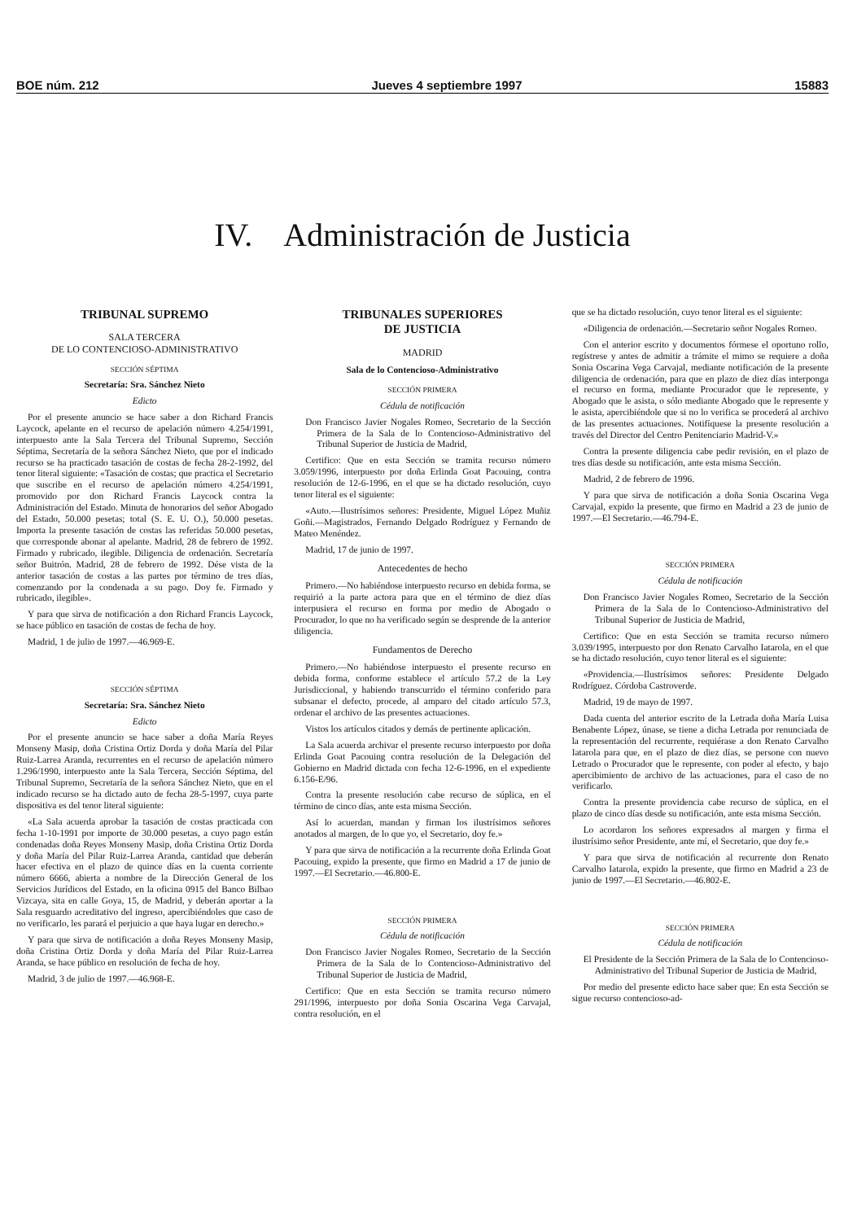BOE núm. 212 Jueves 4 septiembre 1997 15883
IV. Administración de Justicia
TRIBUNAL SUPREMO
SALA TERCERA
DE LO CONTENCIOSO-ADMINISTRATIVO
SECCIÓN SÉPTIMA
Secretaría: Sra. Sánchez Nieto
Edicto
Por el presente anuncio se hace saber a don Richard Francis Laycock, apelante en el recurso de apelación número 4.254/1991, interpuesto ante la Sala Tercera del Tribunal Supremo, Sección Séptima, Secretaría de la señora Sánchez Nieto, que por el indicado recurso se ha practicado tasación de costas de fecha 28-2-1992, del tenor literal siguiente: «Tasación de costas; que practica el Secretario que suscribe en el recurso de apelación número 4.254/1991, promovido por don Richard Francis Laycock contra la Administración del Estado. Minuta de honorarios del señor Abogado del Estado, 50.000 pesetas; total (S. E. U. O.), 50.000 pesetas. Importa la presente tasación de costas las referidas 50.000 pesetas, que corresponde abonar al apelante. Madrid, 28 de febrero de 1992. Firmado y rubricado, ilegible. Diligencia de ordenación. Secretaría señor Buitrón. Madrid, 28 de febrero de 1992. Dése vista de la anterior tasación de costas a las partes por término de tres días, comenzando por la condenada a su pago. Doy fe. Firmado y rubricado, ilegible».
Y para que sirva de notificación a don Richard Francis Laycock, se hace público en tasación de costas de fecha de hoy.
Madrid, 1 de julio de 1997.—46.969-E.
SECCIÓN SÉPTIMA
Secretaría: Sra. Sánchez Nieto
Edicto
Por el presente anuncio se hace saber a doña María Reyes Monseny Masip, doña Cristina Ortiz Dorda y doña María del Pilar Ruiz-Larrea Aranda, recurrentes en el recurso de apelación número 1.296/1990, interpuesto ante la Sala Tercera, Sección Séptima, del Tribunal Supremo, Secretaría de la señora Sánchez Nieto, que en el indicado recurso se ha dictado auto de fecha 28-5-1997, cuya parte dispositiva es del tenor literal siguiente:
«La Sala acuerda aprobar la tasación de costas practicada con fecha 1-10-1991 por importe de 30.000 pesetas, a cuyo pago están condenadas doña Reyes Monseny Masip, doña Cristina Ortiz Dorda y doña María del Pilar Ruiz-Larrea Aranda, cantidad que deberán hacer efectiva en el plazo de quince días en la cuenta corriente número 6666, abierta a nombre de la Dirección General de los Servicios Jurídicos del Estado, en la oficina 0915 del Banco Bilbao Vizcaya, sita en calle Goya, 15, de Madrid, y deberán aportar a la Sala resguardo acreditativo del ingreso, apercibiéndoles que caso de no verificarlo, les parará el perjuicio a que haya lugar en derecho.»
Y para que sirva de notificación a doña Reyes Monseny Masip, doña Cristina Ortiz Dorda y doña María del Pilar Ruiz-Larrea Aranda, se hace público en resolución de fecha de hoy.
Madrid, 3 de julio de 1997.—46.968-E.
TRIBUNALES SUPERIORES
DE JUSTICIA
MADRID
Sala de lo Contencioso-Administrativo
SECCIÓN PRIMERA
Cédula de notificación
Don Francisco Javier Nogales Romeo, Secretario de la Sección Primera de la Sala de lo Contencioso-Administrativo del Tribunal Superior de Justicia de Madrid,
Certifico: Que en esta Sección se tramita recurso número 3.059/1996, interpuesto por doña Erlinda Goat Pacouing, contra resolución de 12-6-1996, en el que se ha dictado resolución, cuyo tenor literal es el siguiente:
«Auto.—Ilustrísimos señores: Presidente, Miguel López Muñiz Goñi.—Magistrados, Fernando Delgado Rodríguez y Fernando de Mateo Menéndez.
Madrid, 17 de junio de 1997.
Antecedentes de hecho
Primero.—No habiéndose interpuesto recurso en debida forma, se requirió a la parte actora para que en el término de diez días interpusiera el recurso en forma por medio de Abogado o Procurador, lo que no ha verificado según se desprende de la anterior diligencia.
Fundamentos de Derecho
Primero.—No habiéndose interpuesto el presente recurso en debida forma, conforme establece el artículo 57.2 de la Ley Jurisdiccional, y habiendo transcurrido el término conferido para subsanar el defecto, procede, al amparo del citado artículo 57.3, ordenar el archivo de las presentes actuaciones.
Vistos los artículos citados y demás de pertinente aplicación.
La Sala acuerda archivar el presente recurso interpuesto por doña Erlinda Goat Pacouing contra resolución de la Delegación del Gobierno en Madrid dictada con fecha 12-6-1996, en el expediente 6.156-E/96.
Contra la presente resolución cabe recurso de súplica, en el término de cinco días, ante esta misma Sección.
Así lo acuerdan, mandan y firman los ilustrísimos señores anotados al margen, de lo que yo, el Secretario, doy fe.»
Y para que sirva de notificación a la recurrente doña Erlinda Goat Pacouing, expido la presente, que firmo en Madrid a 17 de junio de 1997.—El Secretario.—46.800-E.
SECCIÓN PRIMERA
Cédula de notificación
Don Francisco Javier Nogales Romeo, Secretario de la Sección Primera de la Sala de lo Contencioso-Administrativo del Tribunal Superior de Justicia de Madrid,
Certifico: Que en esta Sección se tramita recurso número 291/1996, interpuesto por doña Sonia Oscarina Vega Carvajal, contra resolución, en el
que se ha dictado resolución, cuyo tenor literal es el siguiente:
«Diligencia de ordenación.—Secretario señor Nogales Romeo.
Con el anterior escrito y documentos fórmese el oportuno rollo, regístrese y antes de admitir a trámite el mimo se requiere a doña Sonia Oscarina Vega Carvajal, mediante notificación de la presente diligencia de ordenación, para que en plazo de diez días interponga el recurso en forma, mediante Procurador que le represente, y Abogado que le asista, o sólo mediante Abogado que le represente y le asista, apercibiéndole que si no lo verifica se procederá al archivo de las presentes actuaciones. Notifíquese la presente resolución a través del Director del Centro Penitenciario Madrid-V.»
Contra la presente diligencia cabe pedir revisión, en el plazo de tres días desde su notificación, ante esta misma Sección.
Madrid, 2 de febrero de 1996.
Y para que sirva de notificación a doña Sonia Oscarina Vega Carvajal, expido la presente, que firmo en Madrid a 23 de junio de 1997.—El Secretario.—46.794-E.
SECCIÓN PRIMERA
Cédula de notificación
Don Francisco Javier Nogales Romeo, Secretario de la Sección Primera de la Sala de lo Contencioso-Administrativo del Tribunal Superior de Justicia de Madrid,
Certifico: Que en esta Sección se tramita recurso número 3.039/1995, interpuesto por don Renato Carvalho Iatarola, en el que se ha dictado resolución, cuyo tenor literal es el siguiente:
«Providencia.—Ilustrísimos señores: Presidente Delgado Rodríguez. Córdoba Castroverde.
Madrid, 19 de mayo de 1997.
Dada cuenta del anterior escrito de la Letrada doña María Luisa Benabente López, únase, se tiene a dicha Letrada por renunciada de la representación del recurrente, requiérase a don Renato Carvalho Iatarola para que, en el plazo de diez días, se persone con nuevo Letrado o Procurador que le represente, con poder al efecto, y bajo apercibimiento de archivo de las actuaciones, para el caso de no verificarlo.
Contra la presente providencia cabe recurso de súplica, en el plazo de cinco días desde su notificación, ante esta misma Sección.
Lo acordaron los señores expresados al margen y firma el ilustrísimo señor Presidente, ante mí, el Secretario, que doy fe.»
Y para que sirva de notificación al recurrente don Renato Carvalho Iatarola, expido la presente, que firmo en Madrid a 23 de junio de 1997.—El Secretario.—46.802-E.
SECCIÓN PRIMERA
Cédula de notificación
El Presidente de la Sección Primera de la Sala de lo Contencioso-Administrativo del Tribunal Superior de Justicia de Madrid,
Por medio del presente edicto hace saber que: En esta Sección se sigue recurso contencioso-ad-